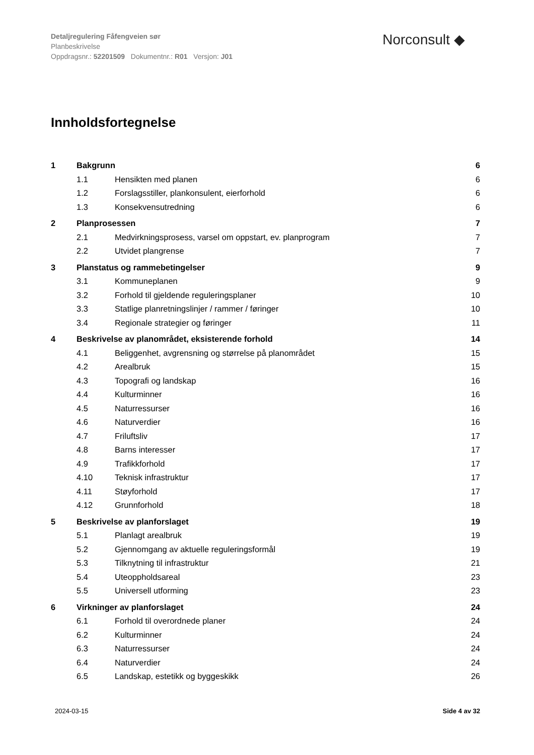Detaljregulering Fåfengveien sør
Planbeskrivelse
Oppdragsnr.: 52201509 Dokumentnr.: R01 Versjon: J01
Norconsult ◆
Innholdsfortegnelse
1 Bakgrunn 6
1.1 Hensikten med planen 6
1.2 Forslagsstiller, plankonsulent, eierforhold 6
1.3 Konsekvensutredning 6
2 Planprosessen 7
2.1 Medvirkningsprosess, varsel om oppstart, ev. planprogram 7
2.2 Utvidet plangrense 7
3 Planstatus og rammebetingelser 9
3.1 Kommuneplanen 9
3.2 Forhold til gjeldende reguleringsplaner 10
3.3 Statlige planretningslinjer / rammer / føringer 10
3.4 Regionale strategier og føringer 11
4 Beskrivelse av planområdet, eksisterende forhold 14
4.1 Beliggenhet, avgrensning og størrelse på planområdet 15
4.2 Arealbruk 15
4.3 Topografi og landskap 16
4.4 Kulturminner 16
4.5 Naturressurser 16
4.6 Naturverdier 16
4.7 Friluftsliv 17
4.8 Barns interesser 17
4.9 Trafikkforhold 17
4.10 Teknisk infrastruktur 17
4.11 Støyforhold 17
4.12 Grunnforhold 18
5 Beskrivelse av planforslaget 19
5.1 Planlagt arealbruk 19
5.2 Gjennomgang av aktuelle reguleringsformål 19
5.3 Tilknytning til infrastruktur 21
5.4 Uteoppholdsareal 23
5.5 Universell utforming 23
6 Virkninger av planforslaget 24
6.1 Forhold til overordnede planer 24
6.2 Kulturminner 24
6.3 Naturressurser 24
6.4 Naturverdier 24
6.5 Landskap, estetikk og byggeskikk 26
2024-03-15 Side 4 av 32